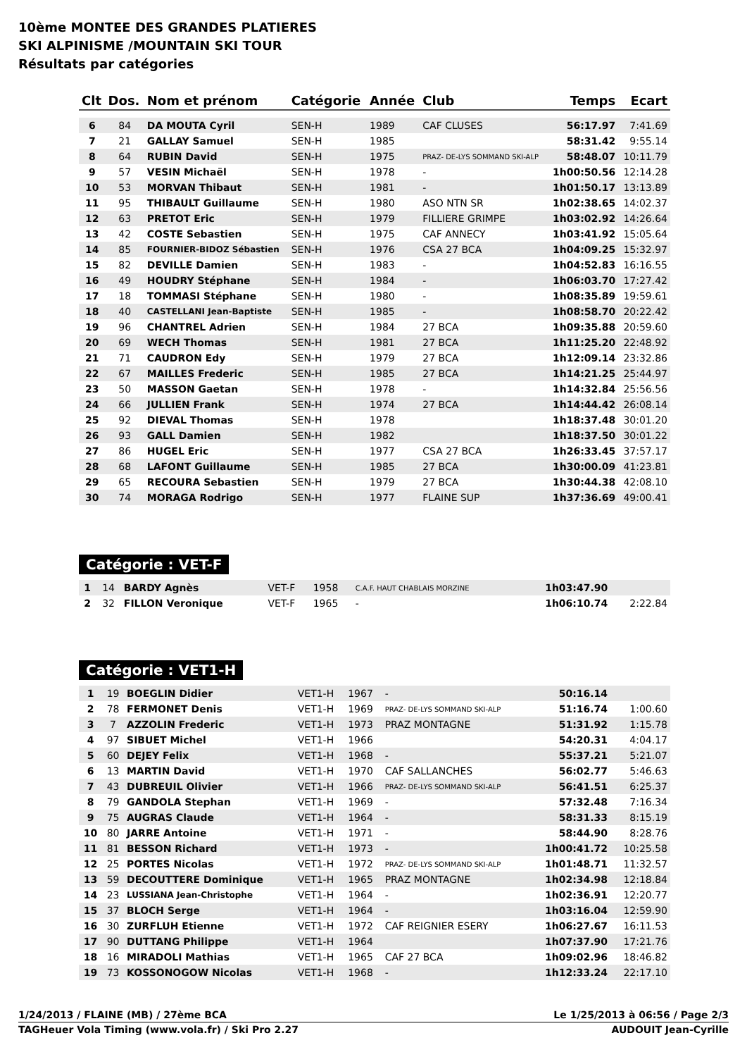10ème MONTEE DES GRANDES PLATIERES
SKI ALPINISME /MOUNTAIN SKI TOUR
Résultats par catégories
| Clt | Dos. | Nom et prénom | Catégorie | Année | Club | Temps | Ecart |
| --- | --- | --- | --- | --- | --- | --- | --- |
| 6 | 84 | DA MOUTA Cyril | SEN-H | 1989 | CAF CLUSES | 56:17.97 | 7:41.69 |
| 7 | 21 | GALLAY Samuel | SEN-H | 1985 | | 58:31.42 | 9:55.14 |
| 8 | 64 | RUBIN David | SEN-H | 1975 | PRAZ- DE-LYS SOMMAND SKI-ALP | 58:48.07 | 10:11.79 |
| 9 | 57 | VESIN Michaël | SEN-H | 1978 | - | 1h00:50.56 | 12:14.28 |
| 10 | 53 | MORVAN Thibaut | SEN-H | 1981 | - | 1h01:50.17 | 13:13.89 |
| 11 | 95 | THIBAULT Guillaume | SEN-H | 1980 | ASO NTN SR | 1h02:38.65 | 14:02.37 |
| 12 | 63 | PRETOT Eric | SEN-H | 1979 | FILLIERE GRIMPE | 1h03:02.92 | 14:26.64 |
| 13 | 42 | COSTE Sebastien | SEN-H | 1975 | CAF ANNECY | 1h03:41.92 | 15:05.64 |
| 14 | 85 | FOURNIER-BIDOZ Sébastien | SEN-H | 1976 | CSA 27 BCA | 1h04:09.25 | 15:32.97 |
| 15 | 82 | DEVILLE Damien | SEN-H | 1983 | - | 1h04:52.83 | 16:16.55 |
| 16 | 49 | HOUDRY Stéphane | SEN-H | 1984 | - | 1h06:03.70 | 17:27.42 |
| 17 | 18 | TOMMASI Stéphane | SEN-H | 1980 | - | 1h08:35.89 | 19:59.61 |
| 18 | 40 | CASTELLANI Jean-Baptiste | SEN-H | 1985 | - | 1h08:58.70 | 20:22.42 |
| 19 | 96 | CHANTREL Adrien | SEN-H | 1984 | 27 BCA | 1h09:35.88 | 20:59.60 |
| 20 | 69 | WECH Thomas | SEN-H | 1981 | 27 BCA | 1h11:25.20 | 22:48.92 |
| 21 | 71 | CAUDRON Edy | SEN-H | 1979 | 27 BCA | 1h12:09.14 | 23:32.86 |
| 22 | 67 | MAILLES Frederic | SEN-H | 1985 | 27 BCA | 1h14:21.25 | 25:44.97 |
| 23 | 50 | MASSON Gaetan | SEN-H | 1978 | - | 1h14:32.84 | 25:56.56 |
| 24 | 66 | JULLIEN Frank | SEN-H | 1974 | 27 BCA | 1h14:44.42 | 26:08.14 |
| 25 | 92 | DIEVAL Thomas | SEN-H | 1978 | | 1h18:37.48 | 30:01.20 |
| 26 | 93 | GALL Damien | SEN-H | 1982 | | 1h18:37.50 | 30:01.22 |
| 27 | 86 | HUGEL Eric | SEN-H | 1977 | CSA 27 BCA | 1h26:33.45 | 37:57.17 |
| 28 | 68 | LAFONT Guillaume | SEN-H | 1985 | 27 BCA | 1h30:00.09 | 41:23.81 |
| 29 | 65 | RECOURA Sebastien | SEN-H | 1979 | 27 BCA | 1h30:44.38 | 42:08.10 |
| 30 | 74 | MORAGA Rodrigo | SEN-H | 1977 | FLAINE SUP | 1h37:36.69 | 49:00.41 |
Catégorie : VET-F
| 1 | 14 | BARDY Agnès | VET-F | 1958 | C.A.F. HAUT CHABLAIS MORZINE | 1h03:47.90 | |
| 2 | 32 | FILLON Veronique | VET-F | 1965 | - | 1h06:10.74 | 2:22.84 |
Catégorie : VET1-H
| 1 | 19 | BOEGLIN Didier | VET1-H | 1967 | - | 50:16.14 | |
| 2 | 78 | FERMONET Denis | VET1-H | 1969 | PRAZ- DE-LYS SOMMAND SKI-ALP | 51:16.74 | 1:00.60 |
| 3 | 7 | AZZOLIN Frederic | VET1-H | 1973 | PRAZ MONTAGNE | 51:31.92 | 1:15.78 |
| 4 | 97 | SIBUET Michel | VET1-H | 1966 | | 54:20.31 | 4:04.17 |
| 5 | 60 | DEJEY Felix | VET1-H | 1968 | - | 55:37.21 | 5:21.07 |
| 6 | 13 | MARTIN David | VET1-H | 1970 | CAF SALLANCHES | 56:02.77 | 5:46.63 |
| 7 | 43 | DUBREUIL Olivier | VET1-H | 1966 | PRAZ- DE-LYS SOMMAND SKI-ALP | 56:41.51 | 6:25.37 |
| 8 | 79 | GANDOLA Stephan | VET1-H | 1969 | - | 57:32.48 | 7:16.34 |
| 9 | 75 | AUGRAS Claude | VET1-H | 1964 | - | 58:31.33 | 8:15.19 |
| 10 | 80 | JARRE Antoine | VET1-H | 1971 | - | 58:44.90 | 8:28.76 |
| 11 | 81 | BESSON Richard | VET1-H | 1973 | - | 1h00:41.72 | 10:25.58 |
| 12 | 25 | PORTES Nicolas | VET1-H | 1972 | PRAZ- DE-LYS SOMMAND SKI-ALP | 1h01:48.71 | 11:32.57 |
| 13 | 59 | DECOUTTERE Dominique | VET1-H | 1965 | PRAZ MONTAGNE | 1h02:34.98 | 12:18.84 |
| 14 | 23 | LUSSIANA Jean-Christophe | VET1-H | 1964 | - | 1h02:36.91 | 12:20.77 |
| 15 | 37 | BLOCH Serge | VET1-H | 1964 | - | 1h03:16.04 | 12:59.90 |
| 16 | 30 | ZURFLUH Etienne | VET1-H | 1972 | CAF REIGNIER ESERY | 1h06:27.67 | 16:11.53 |
| 17 | 90 | DUTTANG Philippe | VET1-H | 1964 | | 1h07:37.90 | 17:21.76 |
| 18 | 16 | MIRADOLI Mathias | VET1-H | 1965 | CAF 27 BCA | 1h09:02.96 | 18:46.82 |
| 19 | 73 | KOSSONOGOW Nicolas | VET1-H | 1968 | - | 1h12:33.24 | 22:17.10 |
1/24/2013 / FLAINE (MB) / 27ème BCA Le 1/25/2013 à 06:56 / Page 2/3
TAGHeuer Vola Timing (www.vola.fr) / Ski Pro 2.27 AUDOUIT Jean-Cyrille